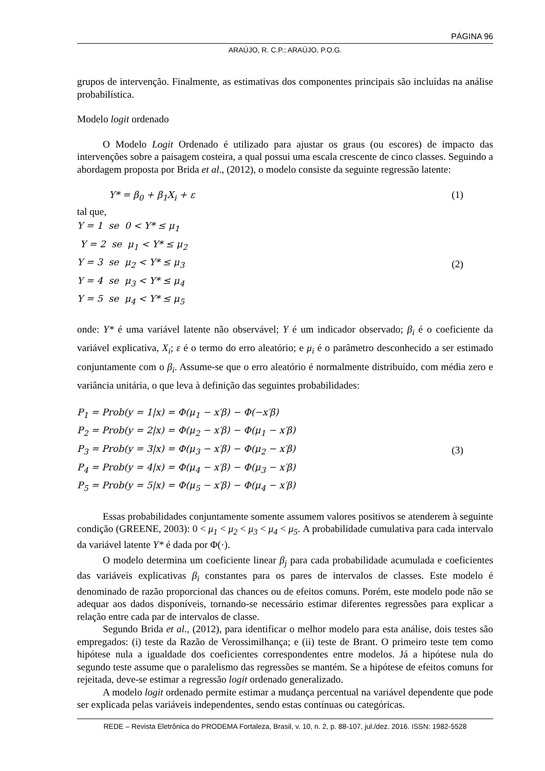PÁGINA 96
ARAÚJO, R. C.P.; ARAÚJO, P.O.G.
grupos de intervenção. Finalmente, as estimativas dos componentes principais são incluídas na análise probabilística.
Modelo logit ordenado
O Modelo Logit Ordenado é utilizado para ajustar os graus (ou escores) de impacto das intervenções sobre a paisagem costeira, a qual possui uma escala crescente de cinco classes. Seguindo a abordagem proposta por Brida et al., (2012), o modelo consiste da seguinte regressão latente:
Y* = β<sub>0</sub> + β<sub>1</sub>X<sub>i</sub> + ε (1)
tal que,
Y = 1 se 0 < Y* ≤ μ<sub>1</sub>
Y = 2 se μ<sub>1</sub> < Y* ≤ μ<sub>2</sub>
Y = 3 se μ<sub>2</sub> < Y* ≤ μ<sub>3</sub>
Y = 4 se μ<sub>3</sub> < Y* ≤ μ<sub>4</sub>
Y = 5 se μ<sub>4</sub> < Y* ≤ μ<sub>5</sub> (2)
onde: Y* é uma variável latente não observável; Y é um indicador observado; β<sub>i</sub> é o coeficiente da variável explicativa, X<sub>i</sub>; ε é o termo do erro aleatório; e μ<sub>i</sub> é o parâmetro desconhecido a ser estimado conjuntamente com o β<sub>i</sub>. Assume-se que o erro aleatório é normalmente distribuído, com média zero e variância unitária, o que leva à definição das seguintes probabilidades:
P<sub>1</sub> = Prob(y = 1|x) = Φ(μ<sub>1</sub> − x′β) − Φ(−x′β)
P<sub>2</sub> = Prob(y = 2|x) = Φ(μ<sub>2</sub> − x′β) − Φ(μ<sub>1</sub> − x′β)
P<sub>3</sub> = Prob(y = 3|x) = Φ(μ<sub>3</sub> − x′β) − Φ(μ<sub>2</sub> − x′β)
P<sub>4</sub> = Prob(y = 4|x) = Φ(μ<sub>4</sub> − x′β) − Φ(μ<sub>3</sub> − x′β)
P<sub>5</sub> = Prob(y = 5|x) = Φ(μ<sub>5</sub> − x′β) − Φ(μ<sub>4</sub> − x′β) (3)
Essas probabilidades conjuntamente somente assumem valores positivos se atenderem à seguinte condição (GREENE, 2003): 0 < μ<sub>1</sub> < μ<sub>2</sub> < μ<sub>3</sub> < μ<sub>4</sub> < μ<sub>5</sub>. A probabilidade cumulativa para cada intervalo da variável latente Y* é dada por Φ(·).
O modelo determina um coeficiente linear β<sub>j</sub> para cada probabilidade acumulada e coeficientes das variáveis explicativas β<sub>i</sub> constantes para os pares de intervalos de classes. Este modelo é denominado de razão proporcional das chances ou de efeitos comuns. Porém, este modelo pode não se adequar aos dados disponíveis, tornando-se necessário estimar diferentes regressões para explicar a relação entre cada par de intervalos de classe.
Segundo Brida et al., (2012), para identificar o melhor modelo para esta análise, dois testes são empregados: (i) teste da Razão de Verossimilhança; e (ii) teste de Brant. O primeiro teste tem como hipótese nula a igualdade dos coeficientes correspondentes entre modelos. Já a hipótese nula do segundo teste assume que o paralelismo das regressões se mantém. Se a hipótese de efeitos comuns for rejeitada, deve-se estimar a regressão logit ordenado generalizado.
A modelo logit ordenado permite estimar a mudança percentual na variável dependente que pode ser explicada pelas variáveis independentes, sendo estas contínuas ou categóricas.
REDE – Revista Eletrônica do PRODEMA Fortaleza, Brasil, v. 10, n. 2, p. 88-107, jul./dez. 2016. ISSN: 1982-5528